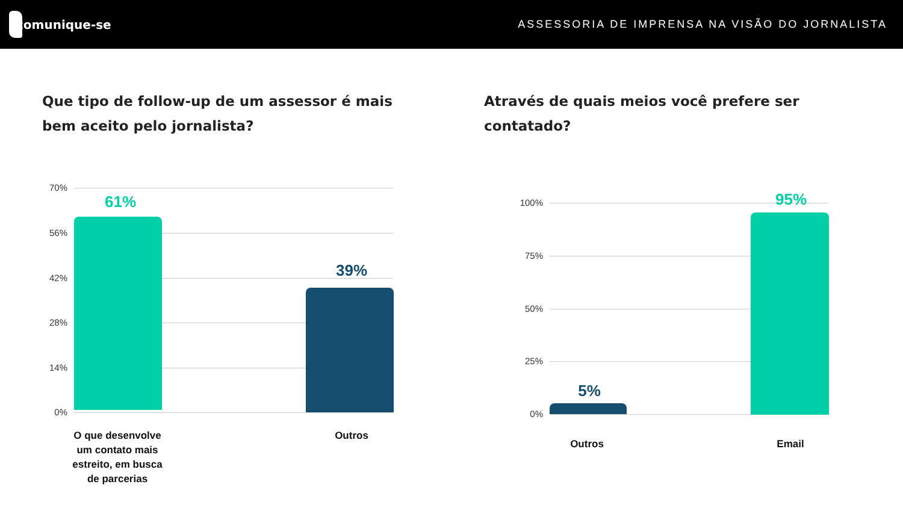comunique-se
ASSESSORIA DE IMPRENSA NA VISÃO DO JORNALISTA
Que tipo de follow-up de um assessor é mais bem aceito pelo jornalista?
Através de quais meios você prefere ser contatado?
70%
56%
42%
28%
14%
0%
61%
39%
O que desenvolve um contato mais estreito, em busca de parcerias
Outros
100%
75%
50%
25%
0%
5%
95%
Outros Email